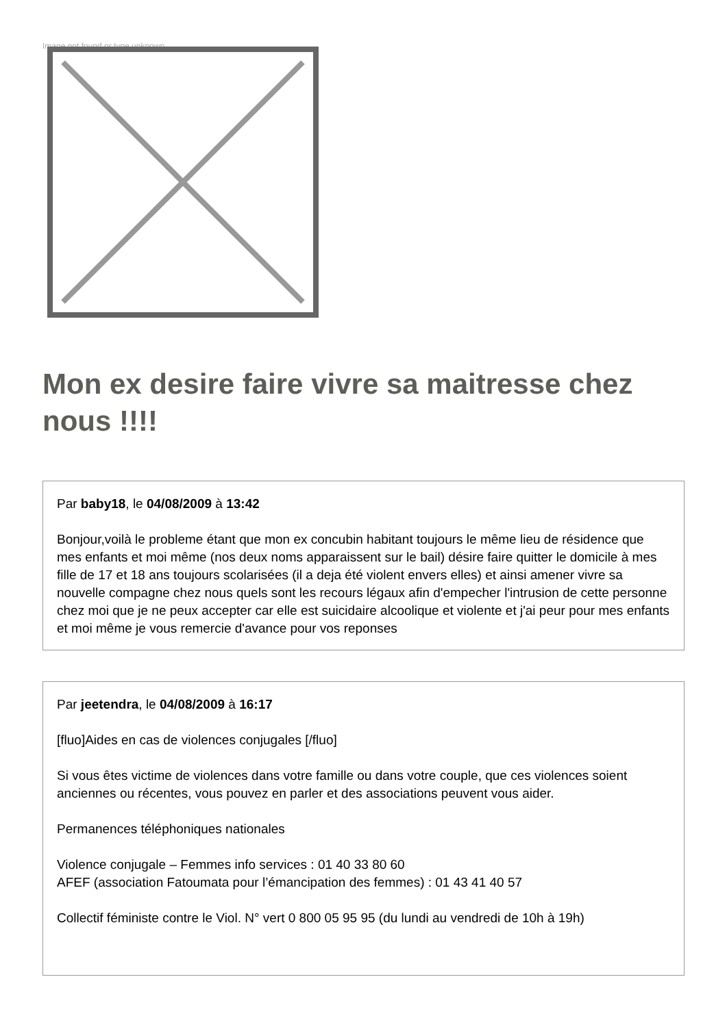Image not found or type unknown
Mon ex desire faire vivre sa maitresse chez nous !!!!
Par baby18, le 04/08/2009 à 13:42
Bonjour,voilà le probleme étant que mon ex concubin habitant toujours le même lieu de résidence que mes enfants et moi même (nos deux noms apparaissent sur le bail) désire faire quitter le domicile à mes fille de 17 et 18 ans toujours scolarisées (il a deja été violent envers elles) et ainsi amener vivre sa nouvelle compagne chez nous quels sont les recours légaux afin d'empecher l'intrusion de cette personne chez moi que je ne peux accepter car elle est suicidaire alcoolique et violente et j'ai peur pour mes enfants et moi même je vous remercie d'avance pour vos reponses
Par jeetendra, le 04/08/2009 à 16:17
[fluo]Aides en cas de violences conjugales [/fluo]
Si vous êtes victime de violences dans votre famille ou dans votre couple, que ces violences soient anciennes ou récentes, vous pouvez en parler et des associations peuvent vous aider.
Permanences téléphoniques nationales
Violence conjugale – Femmes info services : 01 40 33 80 60
AFEF (association Fatoumata pour l’émancipation des femmes) : 01 43 41 40 57
Collectif féministe contre le Viol. N° vert 0 800 05 95 95 (du lundi au vendredi de 10h à 19h)